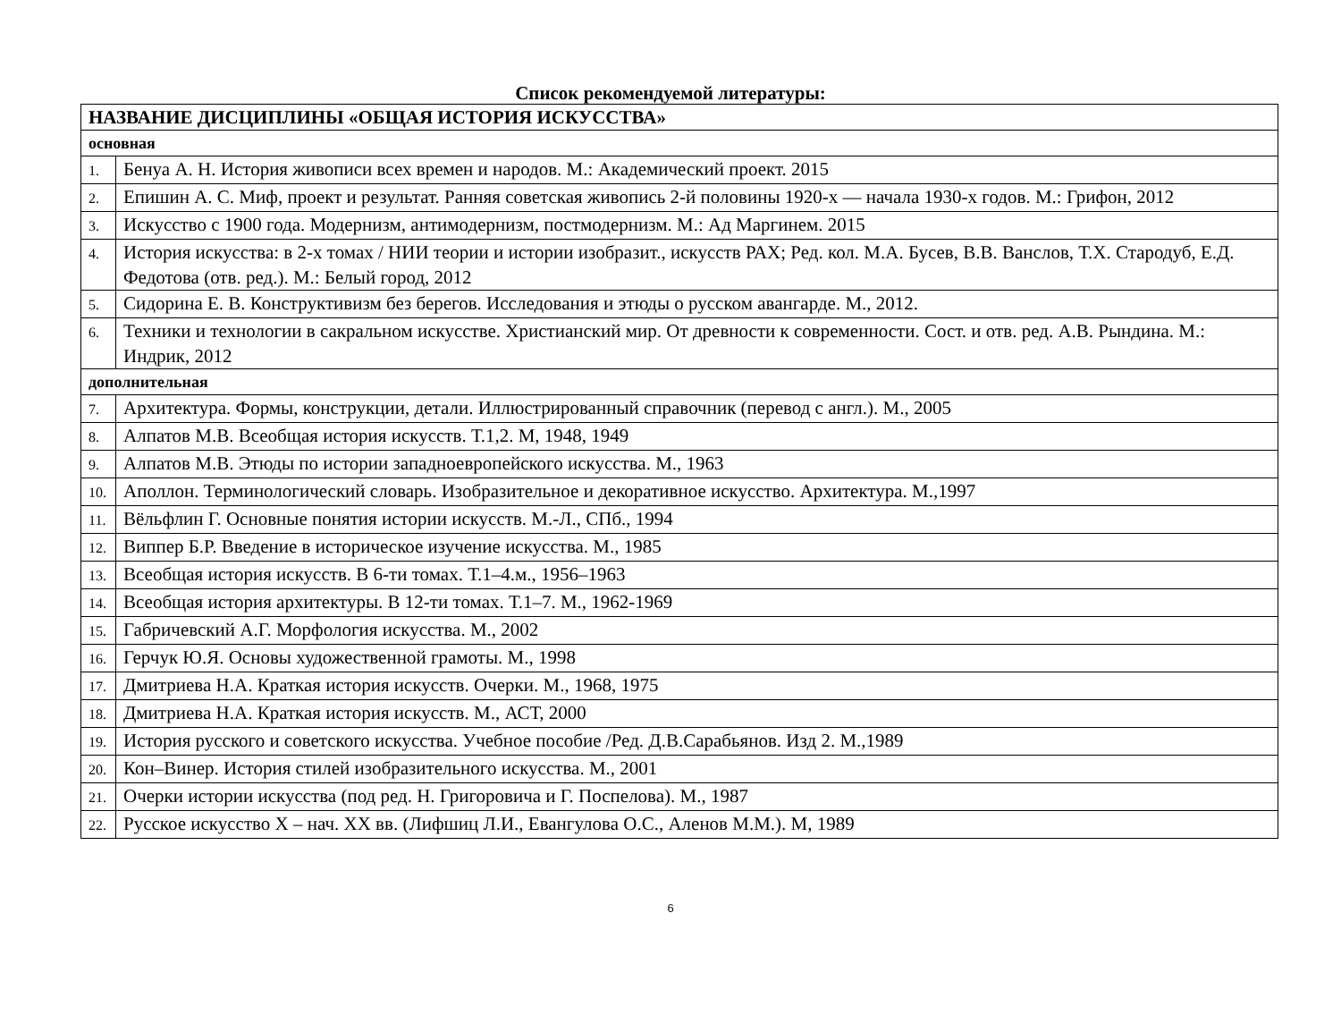Список рекомендуемой литературы:
| НАЗВАНИЕ ДИСЦИПЛИНЫ «ОБЩАЯ ИСТОРИЯ ИСКУССТВА» | |
| --- | --- |
| основная | |
| 1. | Бенуа А. Н. История живописи всех времен и народов. М.: Академический проект. 2015 |
| 2. | Епишин А. С. Миф, проект и результат. Ранняя советская живопись 2-й половины 1920-х — начала 1930-х годов. М.: Грифон, 2012 |
| 3. | Искусство с 1900 года. Модернизм, антимодернизм, постмодернизм. М.: Ад Маргинем. 2015 |
| 4. | История искусства: в 2-х томах / НИИ теории и истории изобразит., искусств РАХ; Ред. кол. М.А. Бусев, В.В. Ванслов, Т.Х. Стародуб, Е.Д. Федотова (отв. ред.). М.: Белый город, 2012 |
| 5. | Сидорина Е. В. Конструктивизм без берегов. Исследования и этюды о русском авангарде. М., 2012. |
| 6. | Техники и технологии в сакральном искусстве. Христианский мир. От древности к современности. Сост. и отв. ред. А.В. Рындина. М.: Индрик, 2012 |
| дополнительная | |
| 7. | Архитектура. Формы, конструкции, детали. Иллюстрированный справочник (перевод с англ.). М., 2005 |
| 8. | Алпатов М.В. Всеобщая история искусств. Т.1,2. М, 1948, 1949 |
| 9. | Алпатов М.В. Этюды по истории западноевропейского искусства. М., 1963 |
| 10. | Аполлон. Терминологический словарь. Изобразительное и декоративное искусство. Архитектура. М.,1997 |
| 11. | Вёльфлин Г. Основные понятия истории искусств. М.-Л., СПб., 1994 |
| 12. | Виппер Б.Р. Введение в историческое изучение искусства. М., 1985 |
| 13. | Всеобщая история искусств. В 6-ти томах. Т.1–4.м., 1956–1963 |
| 14. | Всеобщая история архитектуры. В 12-ти томах. Т.1–7. М., 1962-1969 |
| 15. | Габричевский А.Г. Морфология искусства. М., 2002 |
| 16. | Герчук Ю.Я. Основы художественной грамоты. М., 1998 |
| 17. | Дмитриева Н.А. Краткая история искусств. Очерки. М., 1968, 1975 |
| 18. | Дмитриева Н.А. Краткая история искусств. М., АСТ, 2000 |
| 19. | История русского и советского искусства. Учебное пособие /Ред. Д.В.Сарабьянов. Изд 2. М.,1989 |
| 20. | Кон–Винер. История стилей изобразительного искусства. М., 2001 |
| 21. | Очерки истории искусства (под ред. Н. Григоровича и Г. Поспелова). М., 1987 |
| 22. | Русское искусство X – нач. XX вв. (Лифшиц Л.И., Евангулова О.С., Аленов М.М.). М, 1989 |
6